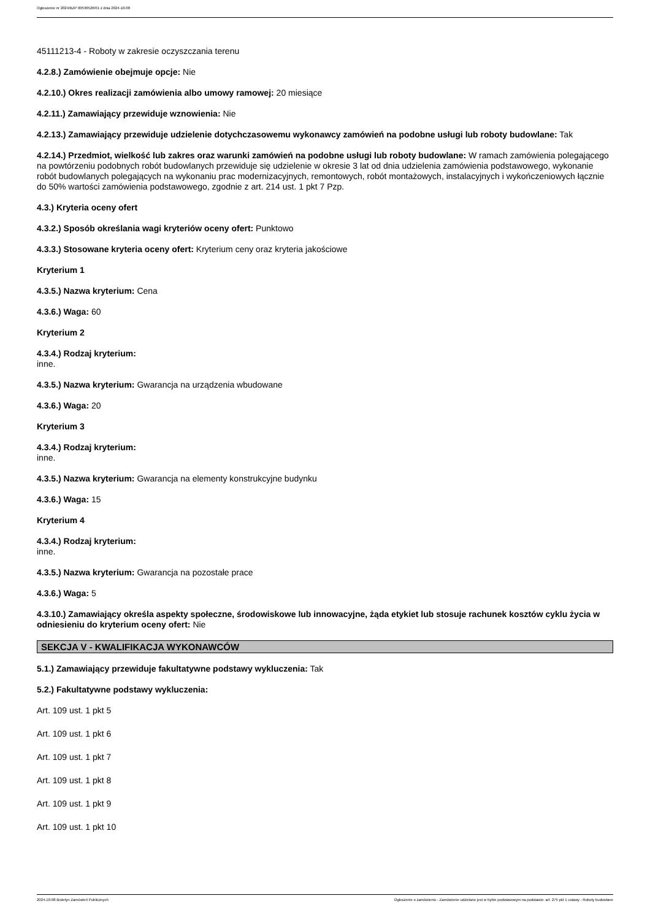Ogłoszenie nr 2024/BZP 00536526/01 z dnia 2024-10-08
45111213-4 - Roboty w zakresie oczyszczania terenu
4.2.8.) Zamówienie obejmuje opcje: Nie
4.2.10.) Okres realizacji zamówienia albo umowy ramowej: 20 miesiące
4.2.11.) Zamawiający przewiduje wznowienia: Nie
4.2.13.) Zamawiający przewiduje udzielenie dotychczasowemu wykonawcy zamówień na podobne usługi lub roboty budowlane: Tak
4.2.14.) Przedmiot, wielkość lub zakres oraz warunki zamówień na podobne usługi lub roboty budowlane: W ramach zamówienia polegającego na powtórzeniu podobnych robót budowlanych przewiduje się udzielenie w okresie 3 lat od dnia udzielenia zamówienia podstawowego, wykonanie robót budowlanych polegających na wykonaniu prac modernizacyjnych, remontowych, robót montażowych, instalacyjnych i wykończeniowych łącznie do 50% wartości zamówienia podstawowego, zgodnie z art. 214 ust. 1 pkt 7 Pzp.
4.3.) Kryteria oceny ofert
4.3.2.) Sposób określania wagi kryteriów oceny ofert: Punktowo
4.3.3.) Stosowane kryteria oceny ofert: Kryterium ceny oraz kryteria jakościowe
Kryterium 1
4.3.5.) Nazwa kryterium: Cena
4.3.6.) Waga: 60
Kryterium 2
4.3.4.) Rodzaj kryterium:
inne.
4.3.5.) Nazwa kryterium: Gwarancja na urządzenia wbudowane
4.3.6.) Waga: 20
Kryterium 3
4.3.4.) Rodzaj kryterium:
inne.
4.3.5.) Nazwa kryterium: Gwarancja na elementy konstrukcyjne budynku
4.3.6.) Waga: 15
Kryterium 4
4.3.4.) Rodzaj kryterium:
inne.
4.3.5.) Nazwa kryterium: Gwarancja na pozostałe prace
4.3.6.) Waga: 5
4.3.10.) Zamawiający określa aspekty społeczne, środowiskowe lub innowacyjne, żąda etykiet lub stosuje rachunek kosztów cyklu życia w odniesieniu do kryterium oceny ofert: Nie
SEKCJA V - KWALIFIKACJA WYKONAWCÓW
5.1.) Zamawiający przewiduje fakultatywne podstawy wykluczenia: Tak
5.2.) Fakultatywne podstawy wykluczenia:
Art. 109 ust. 1 pkt 5
Art. 109 ust. 1 pkt 6
Art. 109 ust. 1 pkt 7
Art. 109 ust. 1 pkt 8
Art. 109 ust. 1 pkt 9
Art. 109 ust. 1 pkt 10
2024-10-08 Biuletyn Zamówień Publicznych Ogłoszenie o zamówieniu - Zamówienie udzielane jest w trybie podstawowym na podstawie: art. 275 pkt 1 ustawy - Roboty budowlane